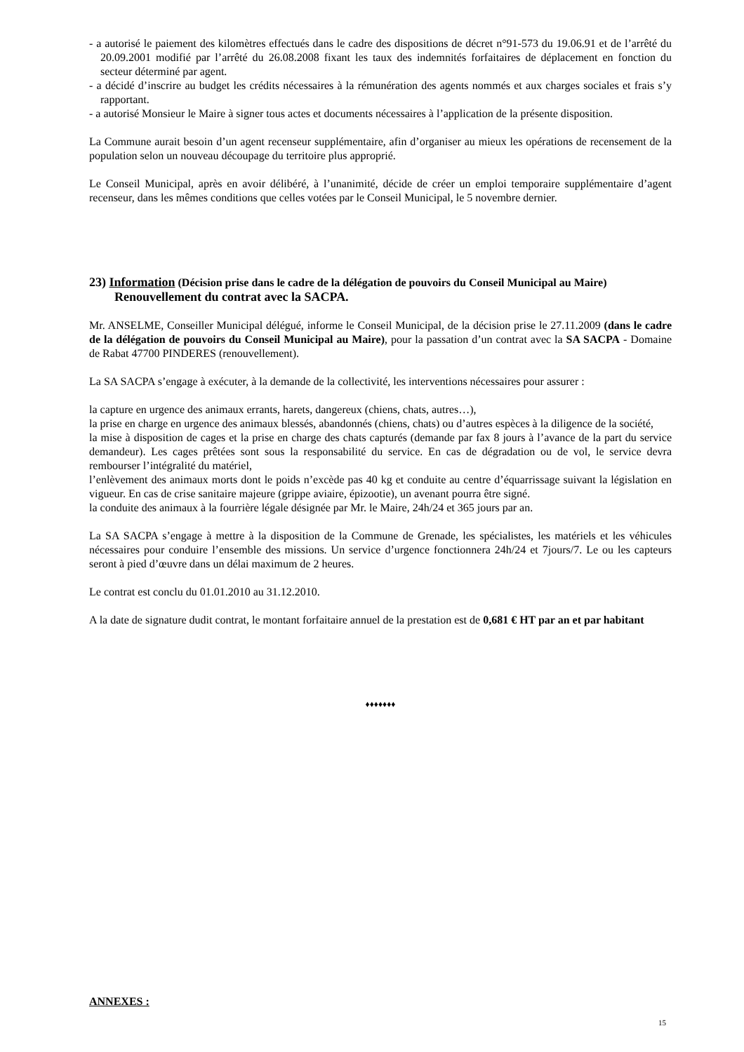- a autorisé le paiement des kilomètres effectués dans le cadre des dispositions de décret n°91-573 du 19.06.91 et de l’arrêté du 20.09.2001 modifié par l’arrêté du 26.08.2008 fixant les taux des indemnités forfaitaires de déplacement en fonction du secteur déterminé par agent.
- a décidé d’inscrire au budget les crédits nécessaires à la rémunération des agents nommés et aux charges sociales et frais s’y rapportant.
- a autorisé Monsieur le Maire à signer tous actes et documents nécessaires à l’application de la présente disposition.
La Commune aurait besoin d’un agent recenseur supplémentaire, afin d’organiser au mieux les opérations de recensement de la population selon un nouveau découpage du territoire plus approprié.
Le Conseil Municipal, après en avoir délibéré, à l’unanimité, décide de créer un emploi temporaire supplémentaire d’agent recenseur, dans les mêmes conditions que celles votées par le Conseil Municipal, le 5 novembre dernier.
23) Information (Décision prise dans le cadre de la délégation de pouvoirs du Conseil Municipal au Maire)
Renouvellement du contrat avec la SACPA.
Mr. ANSELME, Conseiller Municipal délégué, informe le Conseil Municipal, de la décision prise le 27.11.2009 (dans le cadre de la délégation de pouvoirs du Conseil Municipal au Maire), pour la passation d’un contrat avec la SA SACPA - Domaine de Rabat 47700 PINDERES (renouvellement).
La SA SACPA s’engage à exécuter, à la demande de la collectivité, les interventions nécessaires pour assurer :
la capture en urgence des animaux errants, harets, dangereux (chiens, chats, autres…),
la prise en charge en urgence des animaux blessés, abandonnés (chiens, chats) ou d’autres espèces à la diligence de la société,
la mise à disposition de cages et la prise en charge des chats capturés (demande par fax 8 jours à l’avance de la part du service demandeur). Les cages prêtées sont sous la responsabilité du service. En cas de dégradation ou de vol, le service devra rembourser l’intégralité du matériel,
l’enlèvement des animaux morts dont le poids n’excède pas 40 kg et conduite au centre d’équarrissage suivant la législation en vigueur. En cas de crise sanitaire majeure (grippe aviaire, épizootie), un avenant pourra être signé.
la conduite des animaux à la fourrière légale désignée par Mr. le Maire, 24h/24 et 365 jours par an.
La SA SACPA s’engage à mettre à la disposition de la Commune de Grenade, les spécialistes, les matériels et les véhicules nécessaires pour conduire l’ensemble des missions. Un service d’urgence fonctionnera 24h/24 et 7jours/7. Le ou les capteurs seront à pied d’œuvre dans un délai maximum de 2 heures.
Le contrat est conclu du 01.01.2010 au 31.12.2010.
A la date de signature dudit contrat, le montant forfaitaire annuel de la prestation est de 0,681 € HT par an et par habitant
♦♦♦♦♦♦♦
ANNEXES :
15